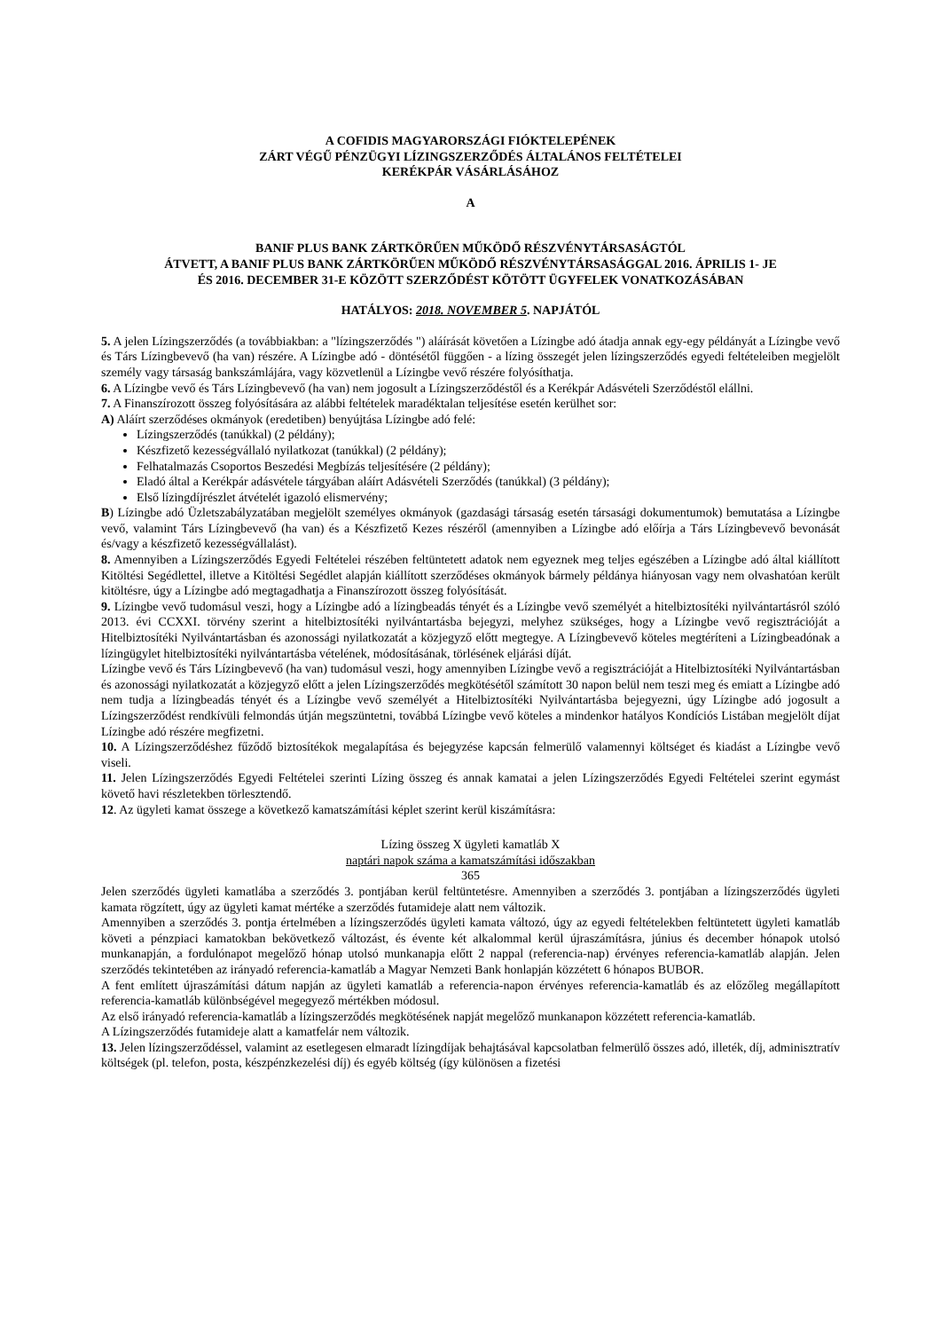A COFIDIS MAGYARORSZÁGI FIÓKTELEPÉNEK
ZÁRT VÉGŰ PÉNZÜGYI LÍZINGSZERZŐDÉS ÁLTALÁNOS FELTÉTELEI
KERÉKPÁR VÁSÁRLÁSÁHOZ
A
BANIF PLUS BANK ZÁRTKÖRŰEN MŰKÖDŐ RÉSZVÉNYTÁRSASÁGTÓL
ÁTVETT, A BANIF PLUS BANK ZÁRTKÖRŰEN MŰKÖDŐ RÉSZVÉNYTÁRSASÁGGAL 2016. ÁPRILIS 1- JE
ÉS 2016. DECEMBER 31-E KÖZÖTT SZERZŐDÉST KÖTÖTT ÜGYFELEK VONATKOZÁSÁBAN
HATÁLYOS: 2018. NOVEMBER 5. NAPJÁTÓL
5. A jelen Lízingszerződés (a továbbiakban: a "lízingszerződés ") aláírását követően a Lízingbe adó átadja annak egy-egy példányát a Lízingbe vevő és Társ Lízingbevevő (ha van) részére. A Lízingbe adó - döntésétől függően - a lízing összegét jelen lízingszerződés egyedi feltételeiben megjelölt személy vagy társaság bankszámlájára, vagy közvetlenül a Lízingbe vevő részére folyósíthatja.
6. A Lízingbe vevő és Társ Lízingbevevő (ha van) nem jogosult a Lízingszerződéstől és a Kerékpár Adásvételi Szerződéstől elállni.
7. A Finanszírozott összeg folyósítására az alábbi feltételek maradéktalan teljesítése esetén kerülhet sor:
A) Aláírt szerződéses okmányok (eredetiben) benyújtása Lízingbe adó felé:
Lízingszerződés (tanúkkal) (2 példány);
Készfizető kezességvállaló nyilatkozat (tanúkkal) (2 példány);
Felhatalmazás Csoportos Beszedési Megbízás teljesítésére (2 példány);
Eladó által a Kerékpár adásvétele tárgyában aláírt Adásvételi Szerződés (tanúkkal) (3 példány);
Első lízingdíjrészlet átvételét igazoló elismervény;
B) Lízingbe adó Üzletszabályzatában megjelölt személyes okmányok (gazdasági társaság esetén társasági dokumentumok) bemutatása a Lízingbe vevő, valamint Társ Lízingbevevő (ha van) és a Készfizető Kezes részéről (amennyiben a Lízingbe adó előírja a Társ Lízingbevevő bevonását és/vagy a készfizető kezességvállalást).
8. Amennyiben a Lízingszerződés Egyedi Feltételei részében feltüntetett adatok nem egyeznek meg teljes egészében a Lízingbe adó által kiállított Kitöltési Segédlettel, illetve a Kitöltési Segédlet alapján kiállított szerződéses okmányok bármely példánya hiányosan vagy nem olvashatóan került kitöltésre, úgy a Lízingbe adó megtagadhatja a Finanszírozott összeg folyósítását.
9. Lízingbe vevő tudomásul veszi, hogy a Lízingbe adó a lízingbeadás tényét és a Lízingbe vevő személyét a hitelbiztosítéki nyilvántartásról szóló 2013. évi CCXXI. törvény szerint a hitelbiztosítéki nyilvántartásba bejegyzi, melyhez szükséges, hogy a Lízingbe vevő regisztrációját a Hitelbiztosítéki Nyilvántartásban és azonossági nyilatkozatát a közjegyző előtt megtegye. A Lízingbevevő köteles megtéríteni a Lízingbeadónak a lízingügylet hitelbiztosítéki nyilvántartásba vételének, módosításának, törlésének eljárási díját.
Lízingbe vevő és Társ Lízingbevevő (ha van) tudomásul veszi, hogy amennyiben Lízingbe vevő a regisztrációját a Hitelbiztosítéki Nyilvántartásban és azonossági nyilatkozatát a közjegyző előtt a jelen Lízingszerződés megkötésétől számított 30 napon belül nem teszi meg és emiatt a Lízingbe adó nem tudja a lízingbeadás tényét és a Lízingbe vevő személyét a Hitelbiztosítéki Nyilvántartásba bejegyezni, úgy Lízingbe adó jogosult a Lízingszerződést rendkívüli felmondás útján megszüntetni, továbbá Lízingbe vevő köteles a mindenkor hatályos Kondíciós Listában megjelölt díjat Lízingbe adó részére megfizetni.
10. A Lízingszerződéshez fűződő biztosítékok megalapítása és bejegyzése kapcsán felmerülő valamennyi költséget és kiadást a Lízingbe vevő viseli.
11. Jelen Lízingszerződés Egyedi Feltételei szerinti Lízing összeg és annak kamatai a jelen Lízingszerződés Egyedi Feltételei szerint egymást követő havi részletekben törlesztendő.
12. Az ügyleti kamat összege a következő kamatszámítási képlet szerint kerül kiszámításra:
Lízing összeg X ügyleti kamatláb X
naptári napok száma a kamatszámítási időszakban
365
Jelen szerződés ügyleti kamatlába a szerződés 3. pontjában kerül feltüntetésre. Amennyiben a szerződés 3. pontjában a lízingszerződés ügyleti kamata rögzített, úgy az ügyleti kamat mértéke a szerződés futamideje alatt nem változik.
Amennyiben a szerződés 3. pontja értelmében a lízingszerződés ügyleti kamata változó, úgy az egyedi feltételekben feltüntetett ügyleti kamatláb követi a pénzpiaci kamatokban bekövetkező változást, és évente két alkalommal kerül újraszámításra, június és december hónapok utolsó munkanapján, a fordulónapot megelőző hónap utolsó munkanapja előtt 2 nappal (referencia-nap) érvényes referencia-kamatláb alapján. Jelen szerződés tekintetében az irányadó referencia-kamatláb a Magyar Nemzeti Bank honlapján közzétett 6 hónapos BUBOR.
A fent említett újraszámítási dátum napján az ügyleti kamatláb a referencia-napon érvényes referencia-kamatláb és az előzőleg megállapított referencia-kamatláb különbségével megegyező mértékben módosul.
Az első irányadó referencia-kamatláb a lízingszerződés megkötésének napját megelőző munkanapon közzétett referencia-kamatláb.
A Lízingszerződés futamideje alatt a kamatfelár nem változik.
13. Jelen lízingszerződéssel, valamint az esetlegesen elmaradt lízingdíjak behajtásával kapcsolatban felmerülő összes adó, illeték, díj, adminisztratív költségek (pl. telefon, posta, készpénzkezelési díj) és egyéb költség (így különösen a fizetési